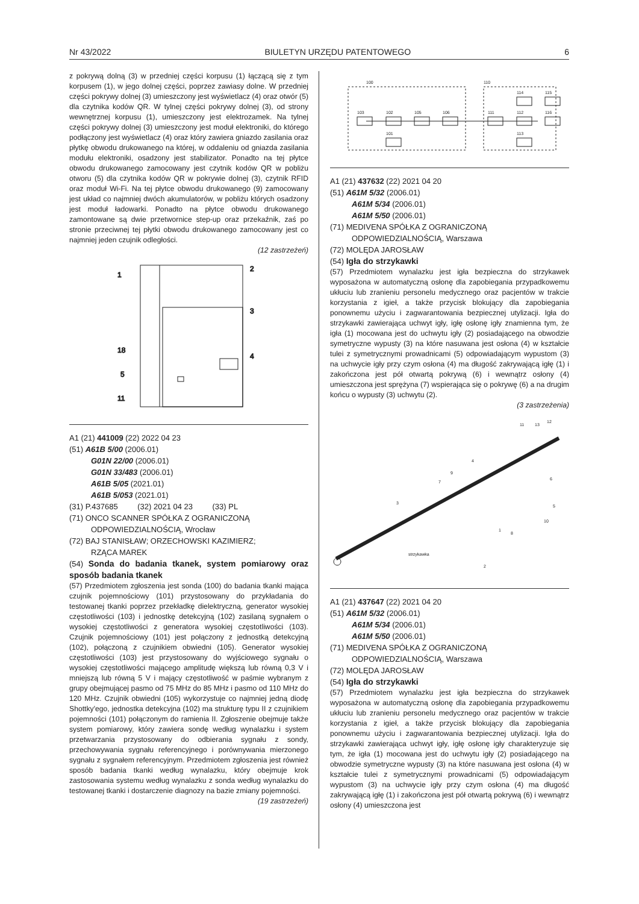Nr 43/2022 BIULETYN URZĘDU PATENTOWEGO 6
z pokrywą dolną (3) w przedniej części korpusu (1) łączącą się z tym korpusem (1), w jego dolnej części, poprzez zawiasy dolne. W przedniej części pokrywy dolnej (3) umieszczony jest wyświetlacz (4) oraz otwór (5) dla czytnika kodów QR. W tylnej części pokrywy dolnej (3), od strony wewnętrznej korpusu (1), umieszczony jest elektrozamek. Na tylnej części pokrywy dolnej (3) umieszczony jest moduł elektroniki, do którego podłączony jest wyświetlacz (4) oraz który zawiera gniazdo zasilania oraz płytkę obwodu drukowanego na której, w oddaleniu od gniazda zasilania modułu elektroniki, osadzony jest stabilizator. Ponadto na tej płytce obwodu drukowanego zamocowany jest czytnik kodów QR w pobliżu otworu (5) dla czytnika kodów QR w pokrywie dolnej (3), czytnik RFID oraz moduł Wi-Fi. Na tej płytce obwodu drukowanego (9) zamocowany jest układ co najmniej dwóch akumulatorów, w pobliżu których osadzony jest moduł ładowarki. Ponadto na płytce obwodu drukowanego zamontowane są dwie przetwornice step-up oraz przekaźnik, zaś po stronie przeciwnej tej płytki obwodu drukowanego zamocowany jest co najmniej jeden czujnik odległości.
(12 zastrzeżeń)
1
2
3
4
18
5
11
A1 (21) 441009 (22) 2022 04 23
(51) A61B 5/00 (2006.01)
G01N 22/00 (2006.01)
G01N 33/483 (2006.01)
A61B 5/05 (2021.01)
A61B 5/053 (2021.01)
(31) P.437685 (32) 2021 04 23 (33) PL
(71) ONCO SCANNER SPÓŁKA Z OGRANICZONĄ
ODPOWIEDZIALNOŚCIĄ, Wrocław
(72) BAJ STANISŁAW; ORZECHOWSKI KAZIMIERZ;
RZĄCA MAREK
(54) Sonda do badania tkanek, system pomiarowy oraz sposób badania tkanek
(57) Przedmiotem zgłoszenia jest sonda (100) do badania tkanki mająca czujnik pojemnościowy (101) przystosowany do przykładania do testowanej tkanki poprzez przekładkę dielektryczną, generator wysokiej częstotliwości (103) i jednostkę detekcyjną (102) zasilaną sygnałem o wysokiej częstotliwości z generatora wysokiej częstotliwości (103). Czujnik pojemnościowy (101) jest połączony z jednostką detekcyjną (102), połączoną z czujnikiem obwiedni (105). Generator wysokiej częstotliwości (103) jest przystosowany do wyjściowego sygnału o wysokiej częstotliwości mającego amplitudę większą lub równą 0,3 V i mniejszą lub równą 5 V i mający częstotliwość w paśmie wybranym z grupy obejmującej pasmo od 75 MHz do 85 MHz i pasmo od 110 MHz do 120 MHz. Czujnik obwiedni (105) wykorzystuje co najmniej jedną diodę Shottky'ego, jednostka detekcyjna (102) ma strukturę typu II z czujnikiem pojemności (101) połączonym do ramienia II. Zgłoszenie obejmuje także system pomiarowy, który zawiera sondę według wynalazku i system przetwarzania przystosowany do odbierania sygnału z sondy, przechowywania sygnału referencyjnego i porównywania mierzonego sygnału z sygnałem referencyjnym. Przedmiotem zgłoszenia jest również sposób badania tkanki według wynalazku, który obejmuje krok zastosowania systemu według wynalazku z sonda według wynalazku do testowanej tkanki i dostarczenie diagnozy na bazie zmiany pojemności.
(19 zastrzeżeń)
100
110
103
102
105
106
111
112
116
114
115
113
101
A1 (21) 437632 (22) 2021 04 20
(51) A61M 5/32 (2006.01)
A61M 5/34 (2006.01)
A61M 5/50 (2006.01)
(71) MEDIVENA SPÓŁKA Z OGRANICZONĄ
ODPOWIEDZIALNOŚCIĄ, Warszawa
(72) MOLĘDA JAROSŁAW
(54) Igła do strzykawki
(57) Przedmiotem wynalazku jest igła bezpieczna do strzykawek wyposażona w automatyczną osłonę dla zapobiegania przypadkowemu ukłuciu lub zranieniu personelu medycznego oraz pacjentów w trakcie korzystania z igieł, a także przycisk blokujący dla zapobiegania ponownemu użyciu i zagwarantowania bezpiecznej utylizacji. Igła do strzykawki zawierająca uchwyt igły, igłę osłonę igły znamienna tym, że igła (1) mocowana jest do uchwytu igły (2) posiadającego na obwodzie symetryczne wypusty (3) na które nasuwana jest osłona (4) w kształcie tulei z symetrycznymi prowadnicami (5) odpowiadającym wypustom (3) na uchwycie igły przy czym osłona (4) ma długość zakrywającą igłę (1) i zakończona jest pół otwartą pokrywą (6) i wewnątrz osłony (4) umieszczona jest sprężyna (7) wspierająca się o pokrywę (6) a na drugim końcu o wypusty (3) uchwytu (2).
(3 zastrzeżenia)
11
13
12
4
9
7
6
5
10
8
1
3
2
strzykawka
A1 (21) 437647 (22) 2021 04 20
(51) A61M 5/32 (2006.01)
A61M 5/34 (2006.01)
A61M 5/50 (2006.01)
(71) MEDIVENA SPÓŁKA Z OGRANICZONĄ
ODPOWIEDZIALNOŚCIĄ, Warszawa
(72) MOLĘDA JAROSŁAW
(54) Igła do strzykawki
(57) Przedmiotem wynalazku jest igła bezpieczna do strzykawek wyposażona w automatyczną osłonę dla zapobiegania przypadkowemu ukłuciu lub zranieniu personelu medycznego oraz pacjentów w trakcie korzystania z igieł, a także przycisk blokujący dla zapobiegania ponownemu użyciu i zagwarantowania bezpiecznej utylizacji. Igła do strzykawki zawierająca uchwyt igły, igłę osłonę igły charakteryzuje się tym, że igła (1) mocowana jest do uchwytu igły (2) posiadającego na obwodzie symetryczne wypusty (3) na które nasuwana jest osłona (4) w kształcie tulei z symetrycznymi prowadnicami (5) odpowiadającym wypustom (3) na uchwycie igły przy czym osłona (4) ma długość zakrywającą igłę (1) i zakończona jest pół otwartą pokrywą (6) i wewnątrz osłony (4) umieszczona jest